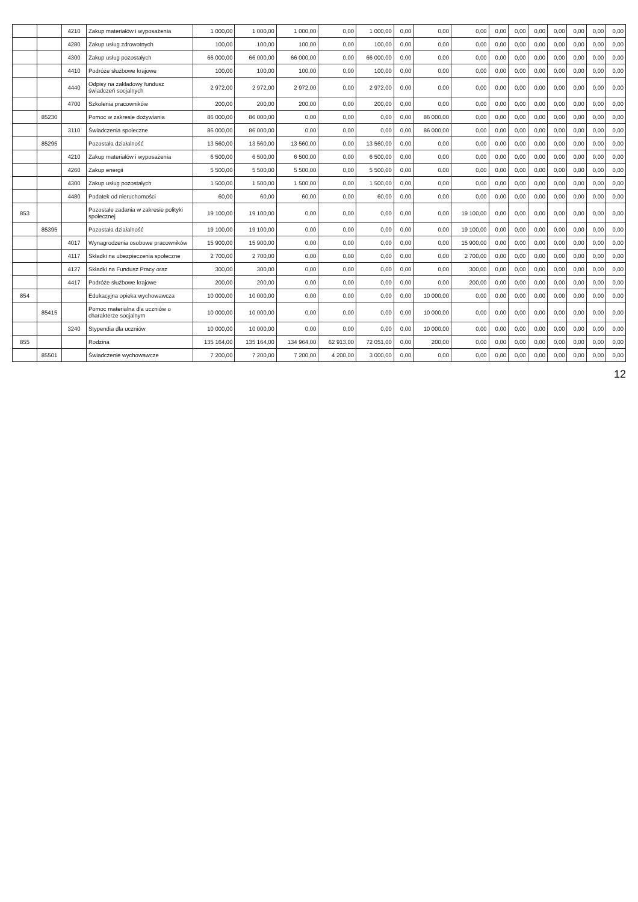| | | 4210 | Zakup materiałów i wyposażenia | 1 000,00 | 1 000,00 | 1 000,00 | 0,00 | 1 000,00 | 0,00 | 0,00 | 0,00 | 0,00 | 0,00 | 0,00 | 0,00 | 0,00 | 0,00 | 0,00 |
| | | 4280 | Zakup usług zdrowotnych | 100,00 | 100,00 | 100,00 | 0,00 | 100,00 | 0,00 | 0,00 | 0,00 | 0,00 | 0,00 | 0,00 | 0,00 | 0,00 | 0,00 | 0,00 |
| | | 4300 | Zakup usług pozostałych | 66 000,00 | 66 000,00 | 66 000,00 | 0,00 | 66 000,00 | 0,00 | 0,00 | 0,00 | 0,00 | 0,00 | 0,00 | 0,00 | 0,00 | 0,00 | 0,00 |
| | | 4410 | Podróże służbowe krajowe | 100,00 | 100,00 | 100,00 | 0,00 | 100,00 | 0,00 | 0,00 | 0,00 | 0,00 | 0,00 | 0,00 | 0,00 | 0,00 | 0,00 | 0,00 |
| | | 4440 | Odpisy na zakładowy fundusz świadczeń socjalnych | 2 972,00 | 2 972,00 | 2 972,00 | 0,00 | 2 972,00 | 0,00 | 0,00 | 0,00 | 0,00 | 0,00 | 0,00 | 0,00 | 0,00 | 0,00 | 0,00 |
| | | 4700 | Szkolenia pracowników | 200,00 | 200,00 | 200,00 | 0,00 | 200,00 | 0,00 | 0,00 | 0,00 | 0,00 | 0,00 | 0,00 | 0,00 | 0,00 | 0,00 | 0,00 |
| | 85230 | | Pomoc w zakresie dożywiania | 86 000,00 | 86 000,00 | 0,00 | 0,00 | 0,00 | 0,00 | 86 000,00 | 0,00 | 0,00 | 0,00 | 0,00 | 0,00 | 0,00 | 0,00 | 0,00 |
| | | 3110 | Świadczenia społeczne | 86 000,00 | 86 000,00 | 0,00 | 0,00 | 0,00 | 0,00 | 86 000,00 | 0,00 | 0,00 | 0,00 | 0,00 | 0,00 | 0,00 | 0,00 | 0,00 |
| | 85295 | | Pozostała działalność | 13 560,00 | 13 560,00 | 13 560,00 | 0,00 | 13 560,00 | 0,00 | 0,00 | 0,00 | 0,00 | 0,00 | 0,00 | 0,00 | 0,00 | 0,00 | 0,00 |
| | | 4210 | Zakup materiałów i wyposażenia | 6 500,00 | 6 500,00 | 6 500,00 | 0,00 | 6 500,00 | 0,00 | 0,00 | 0,00 | 0,00 | 0,00 | 0,00 | 0,00 | 0,00 | 0,00 | 0,00 |
| | | 4260 | Zakup energii | 5 500,00 | 5 500,00 | 5 500,00 | 0,00 | 5 500,00 | 0,00 | 0,00 | 0,00 | 0,00 | 0,00 | 0,00 | 0,00 | 0,00 | 0,00 | 0,00 |
| | | 4300 | Zakup usług pozostałych | 1 500,00 | 1 500,00 | 1 500,00 | 0,00 | 1 500,00 | 0,00 | 0,00 | 0,00 | 0,00 | 0,00 | 0,00 | 0,00 | 0,00 | 0,00 | 0,00 |
| | | 4480 | Podatek od nieruchomości | 60,00 | 60,00 | 60,00 | 0,00 | 60,00 | 0,00 | 0,00 | 0,00 | 0,00 | 0,00 | 0,00 | 0,00 | 0,00 | 0,00 | 0,00 |
| 853 | | | Pozostałe zadania w zakresie polityki społecznej | 19 100,00 | 19 100,00 | 0,00 | 0,00 | 0,00 | 0,00 | 0,00 | 19 100,00 | 0,00 | 0,00 | 0,00 | 0,00 | 0,00 | 0,00 | 0,00 |
| | 85395 | | Pozostała działalność | 19 100,00 | 19 100,00 | 0,00 | 0,00 | 0,00 | 0,00 | 0,00 | 19 100,00 | 0,00 | 0,00 | 0,00 | 0,00 | 0,00 | 0,00 | 0,00 |
| | | 4017 | Wynagrodzenia osobowe pracowników | 15 900,00 | 15 900,00 | 0,00 | 0,00 | 0,00 | 0,00 | 0,00 | 15 900,00 | 0,00 | 0,00 | 0,00 | 0,00 | 0,00 | 0,00 | 0,00 |
| | | 4117 | Składki na ubezpieczenia społeczne | 2 700,00 | 2 700,00 | 0,00 | 0,00 | 0,00 | 0,00 | 0,00 | 2 700,00 | 0,00 | 0,00 | 0,00 | 0,00 | 0,00 | 0,00 | 0,00 |
| | | 4127 | Składki na Fundusz Pracy oraz | 300,00 | 300,00 | 0,00 | 0,00 | 0,00 | 0,00 | 0,00 | 300,00 | 0,00 | 0,00 | 0,00 | 0,00 | 0,00 | 0,00 | 0,00 |
| | | 4417 | Podróże służbowe krajowe | 200,00 | 200,00 | 0,00 | 0,00 | 0,00 | 0,00 | 0,00 | 200,00 | 0,00 | 0,00 | 0,00 | 0,00 | 0,00 | 0,00 | 0,00 |
| 854 | | | Edukacyjna opieka wychowawcza | 10 000,00 | 10 000,00 | 0,00 | 0,00 | 0,00 | 0,00 | 10 000,00 | 0,00 | 0,00 | 0,00 | 0,00 | 0,00 | 0,00 | 0,00 | 0,00 |
| | 85415 | | Pomoc materialna dla uczniów o charakterze socjalnym | 10 000,00 | 10 000,00 | 0,00 | 0,00 | 0,00 | 0,00 | 10 000,00 | 0,00 | 0,00 | 0,00 | 0,00 | 0,00 | 0,00 | 0,00 | 0,00 |
| | | 3240 | Stypendia dla uczniów | 10 000,00 | 10 000,00 | 0,00 | 0,00 | 0,00 | 0,00 | 10 000,00 | 0,00 | 0,00 | 0,00 | 0,00 | 0,00 | 0,00 | 0,00 | 0,00 |
| 855 | | | Rodzina | 135 164,00 | 135 164,00 | 134 964,00 | 62 913,00 | 72 051,00 | 0,00 | 200,00 | 0,00 | 0,00 | 0,00 | 0,00 | 0,00 | 0,00 | 0,00 | 0,00 |
| | 85501 | | Świadczenie wychowawcze | 7 200,00 | 7 200,00 | 7 200,00 | 4 200,00 | 3 000,00 | 0,00 | 0,00 | 0,00 | 0,00 | 0,00 | 0,00 | 0,00 | 0,00 | 0,00 | 0,00 |
12